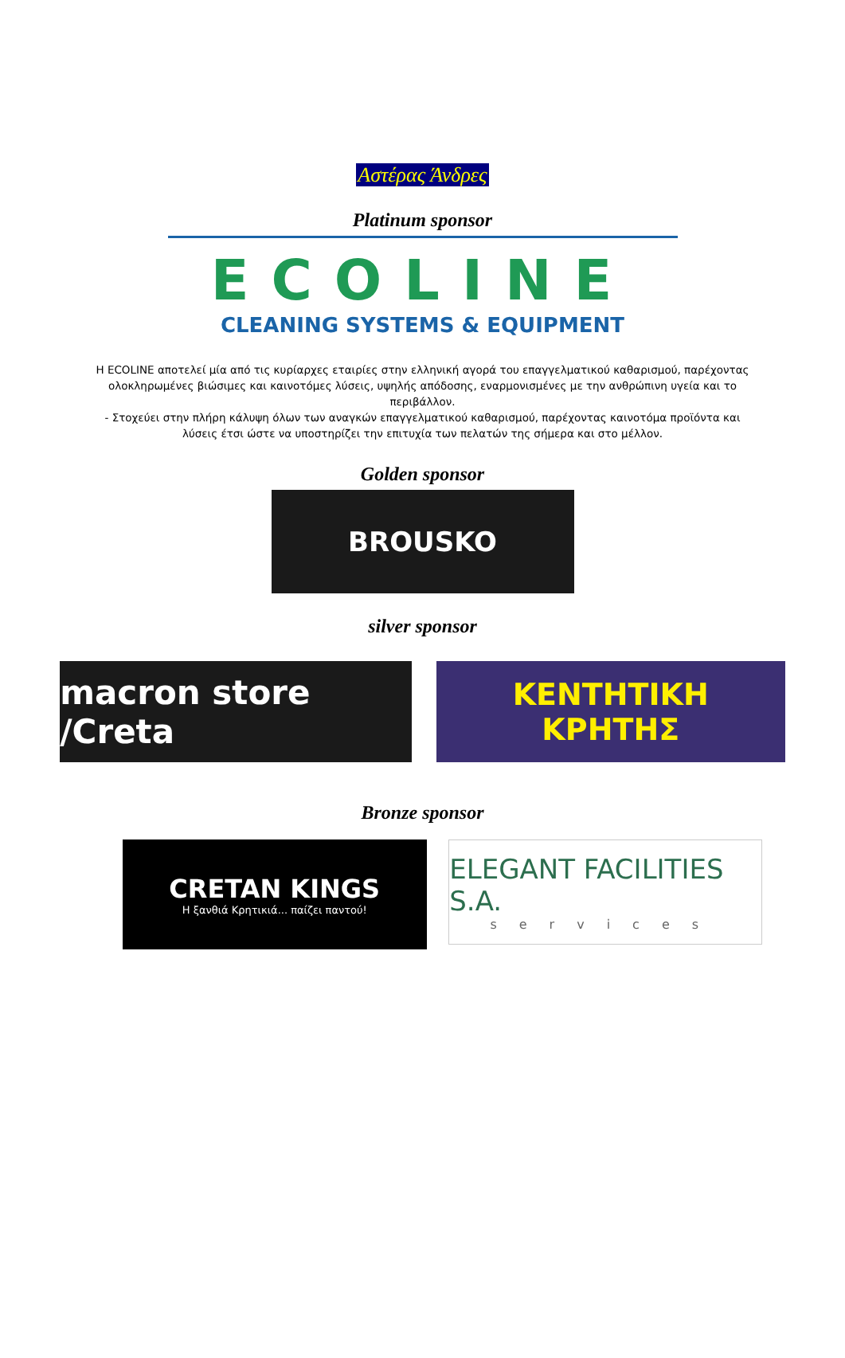Αστέρας Άνδρες
Platinum sponsor
ECOLINE
CLEANING SYSTEMS & EQUIPMENT
Η ECOLINE αποτελεί μία από τις κυρίαρχες εταιρίες στην ελληνική αγορά του επαγγελματικού καθαρισμού, παρέχοντας ολοκληρωμένες βιώσιμες και καινοτόμες λύσεις, υψηλής απόδοσης, εναρμονισμένες με την ανθρώπινη υγεία και το περιβάλλον.
- Στοχεύει στην πλήρη κάλυψη όλων των αναγκών επαγγελματικού καθαρισμού, παρέχοντας καινοτόμα προϊόντα και λύσεις έτσι ώστε να υποστηρίζει την επιτυχία των πελατών της σήμερα και στο μέλλον.
Golden sponsor
BROUSKO
silver sponsor
macron store /Creta
ΚΕΝΤΗΤΙΚΗ
ΚΡΗΤΗΣ
Bronze sponsor
CRETAN KINGS
Η ξανθιά Κρητικιά... παίζει παντού!
ELEGANT FACILITIES S.A.
services